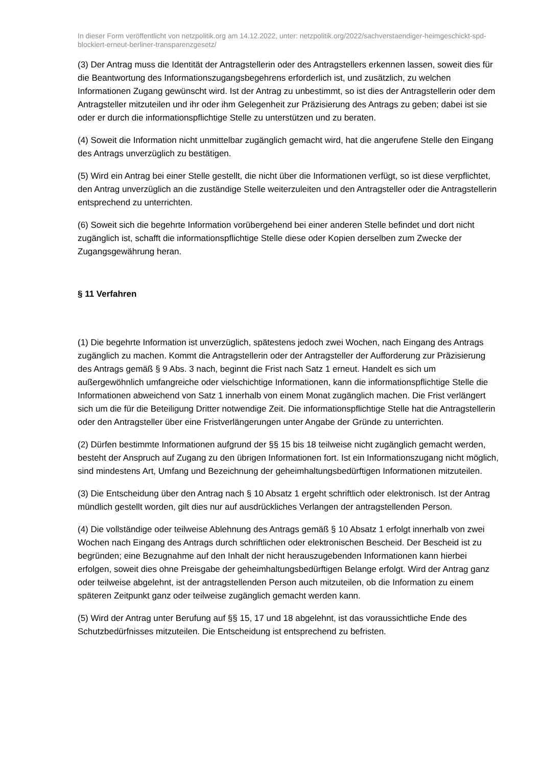In dieser Form veröffentlicht von netzpolitik.org am 14.12.2022, unter: netzpolitik.org/2022/sachverstaendiger-heimgeschickt-spd-blockiert-erneut-berliner-transparenzgesetz/
(3) Der Antrag muss die Identität der Antragstellerin oder des Antragstellers erkennen lassen, soweit dies für die Beantwortung des Informationszugangsbegehrens erforderlich ist, und zusätzlich, zu welchen Informationen Zugang gewünscht wird. Ist der Antrag zu unbestimmt, so ist dies der Antragstellerin oder dem Antragsteller mitzuteilen und ihr oder ihm Gelegenheit zur Präzisierung des Antrags zu geben; dabei ist sie oder er durch die informationspflichtige Stelle zu unterstützen und zu beraten.
(4) Soweit die Information nicht unmittelbar zugänglich gemacht wird, hat die angerufene Stelle den Eingang des Antrags unverzüglich zu bestätigen.
(5) Wird ein Antrag bei einer Stelle gestellt, die nicht über die Informationen verfügt, so ist diese verpflichtet, den Antrag unverzüglich an die zuständige Stelle weiterzuleiten und den Antragsteller oder die Antragstellerin entsprechend zu unterrichten.
(6) Soweit sich die begehrte Information vorübergehend bei einer anderen Stelle befindet und dort nicht zugänglich ist, schafft die informationspflichtige Stelle diese oder Kopien derselben zum Zwecke der Zugangsgewährung heran.
§ 11 Verfahren
(1) Die begehrte Information ist unverzüglich, spätestens jedoch zwei Wochen, nach Eingang des Antrags zugänglich zu machen. Kommt die Antragstellerin oder der Antragsteller der Aufforderung zur Präzisierung des Antrags gemäß § 9 Abs. 3 nach, beginnt die Frist nach Satz 1 erneut. Handelt es sich um außergewöhnlich umfangreiche oder vielschichtige Informationen, kann die informationspflichtige Stelle die Informationen abweichend von Satz 1 innerhalb von einem Monat zugänglich machen. Die Frist verlängert sich um die für die Beteiligung Dritter notwendige Zeit. Die informationspflichtige Stelle hat die Antragstellerin oder den Antragsteller über eine Fristverlängerungen unter Angabe der Gründe zu unterrichten.
(2) Dürfen bestimmte Informationen aufgrund der §§ 15 bis 18 teilweise nicht zugänglich gemacht werden, besteht der Anspruch auf Zugang zu den übrigen Informationen fort. Ist ein Informationszugang nicht möglich, sind mindestens Art, Umfang und Bezeichnung der geheimhaltungsbedürftigen Informationen mitzuteilen.
(3) Die Entscheidung über den Antrag nach § 10 Absatz 1 ergeht schriftlich oder elektronisch. Ist der Antrag mündlich gestellt worden, gilt dies nur auf ausdrückliches Verlangen der antragstellenden Person.
(4) Die vollständige oder teilweise Ablehnung des Antrags gemäß § 10 Absatz 1 erfolgt innerhalb von zwei Wochen nach Eingang des Antrags durch schriftlichen oder elektronischen Bescheid. Der Bescheid ist zu begründen; eine Bezugnahme auf den Inhalt der nicht herauszugebenden Informationen kann hierbei erfolgen, soweit dies ohne Preisgabe der geheimhaltungsbedürftigen Belange erfolgt. Wird der Antrag ganz oder teilweise abgelehnt, ist der antragstellenden Person auch mitzuteilen, ob die Information zu einem späteren Zeitpunkt ganz oder teilweise zugänglich gemacht werden kann.
(5) Wird der Antrag unter Berufung auf §§ 15, 17 und 18 abgelehnt, ist das voraussichtliche Ende des Schutzbedürfnisses mitzuteilen. Die Entscheidung ist entsprechend zu befristen.